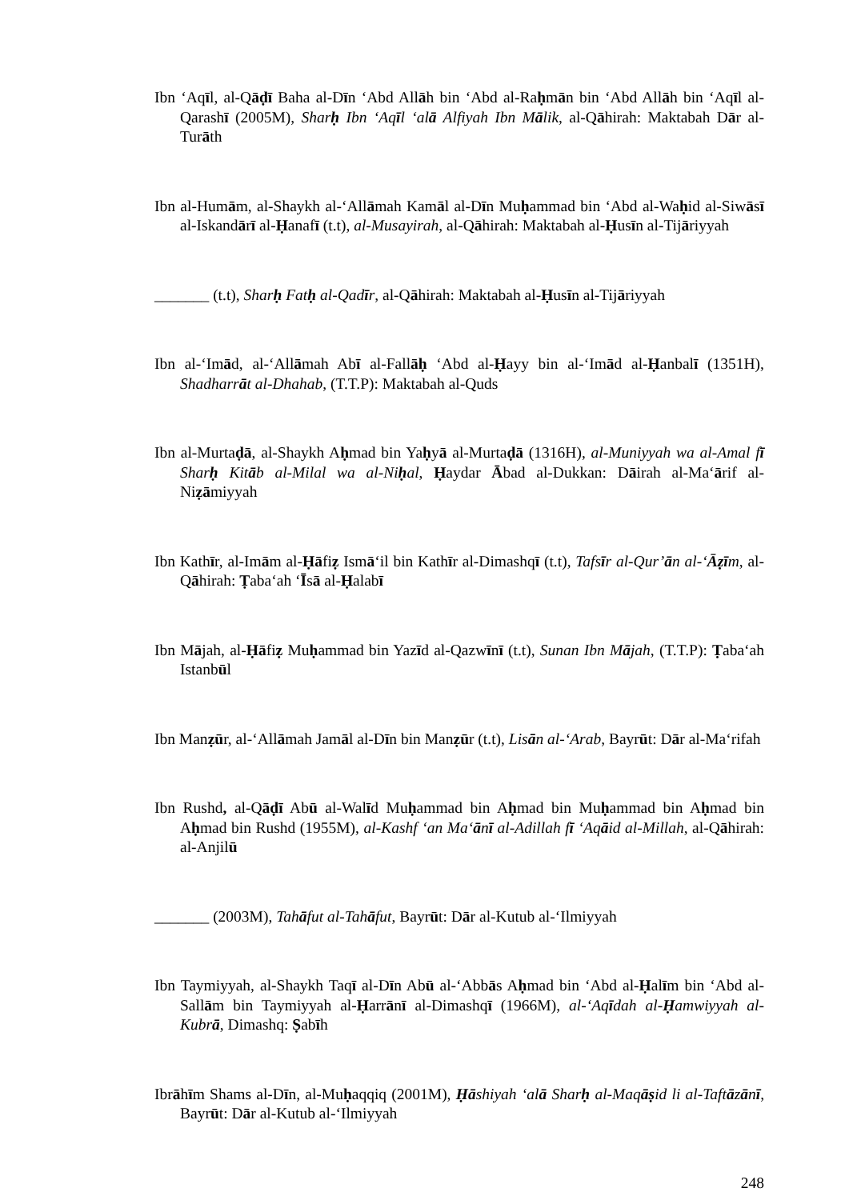Ibn ‘Aqīl, al-Qāḍī Baha al-Dīn ‘Abd Allāh bin ‘Abd al-Raḥmān bin ‘Abd Allāh bin ‘Aqīl al-Qarashī (2005M), Sharḥ Ibn ‘Aqīl ‘alā Alfiyah Ibn Mālik, al-Qāhirah: Maktabah Dār al-Turāth
Ibn al-Humām, al-Shaykh al-‘Allāmah Kamāl al-Dīn Muḥammad bin ‘Abd al-Waḥid al-Siwāsī al-Iskandārī al-Ḥanafī (t.t), al-Musayirah, al-Qāhirah: Maktabah al-Ḥusīn al-Tijāriyyah
_______ (t.t), Sharḥ Fatḥ al-Qadīr, al-Qāhirah: Maktabah al-Ḥusīn al-Tijāriyyah
Ibn al-‘Imād, al-‘Allāmah Abī al-Fallāḥ ‘Abd al-Ḥayy bin al-‘Imād al-Ḥanbalī (1351H), Shadharrāt al-Dhahab, (T.T.P): Maktabah al-Quds
Ibn al-Murtaḍā, al-Shaykh Aḥmad bin Yaḥyā al-Murtaḍā (1316H), al-Muniyyah wa al-Amal fī Sharḥ Kitāb al-Milal wa al-Niḥal, Ḥaydar Ābad al-Dukkan: Dāirah al-Ma‘ārif al-Niẓāmiyyah
Ibn Kathīr, al-Imām al-Ḥāfiẓ Ismā‘il bin Kathīr al-Dimashqī (t.t), Tafsīr al-Qur’ān al-‘Āẓīm, al-Qāhirah: Ṭaba‘ah ‘Īsā al-Ḥalabī
Ibn Mājah, al-Ḥāfiẓ Muḥammad bin Yazīd al-Qazwīnī (t.t), Sunan Ibn Mājah, (T.T.P): Ṭaba‘ah Istanbūl
Ibn Manẓūr, al-‘Allāmah Jamāl al-Dīn bin Manẓūr (t.t), Lisān al-‘Arab, Bayrūt: Dār al-Ma‘rifah
Ibn Rushd, al-Qāḍī Abū al-Walīd Muḥammad bin Aḥmad bin Muḥammad bin Aḥmad bin Aḥmad bin Rushd (1955M), al-Kashf ‘an Ma‘ānī al-Adillah fī ‘Aqāid al-Millah, al-Qāhirah: al-Anjilū
_______ (2003M), Tahāfut al-Tahāfut, Bayrūt: Dār al-Kutub al-‘Ilmiyyah
Ibn Taymiyyah, al-Shaykh Taqī al-Dīn Abū al-‘Abbās Aḥmad bin ‘Abd al-Ḥalīm bin ‘Abd al-Sallām bin Taymiyyah al-Ḥarrānī al-Dimashqī (1966M), al-‘Aqīdah al-Ḥamwiyyah al-Kubrā, Dimashq: Ṣabīh
Ibrāhīm Shams al-Dīn, al-Muḥaqqiq (2001M), Ḥāshiyah ‘alā Sharḥ al-Maqāṣid li al-Taftāzānī, Bayrūt: Dār al-Kutub al-‘Ilmiyyah
248